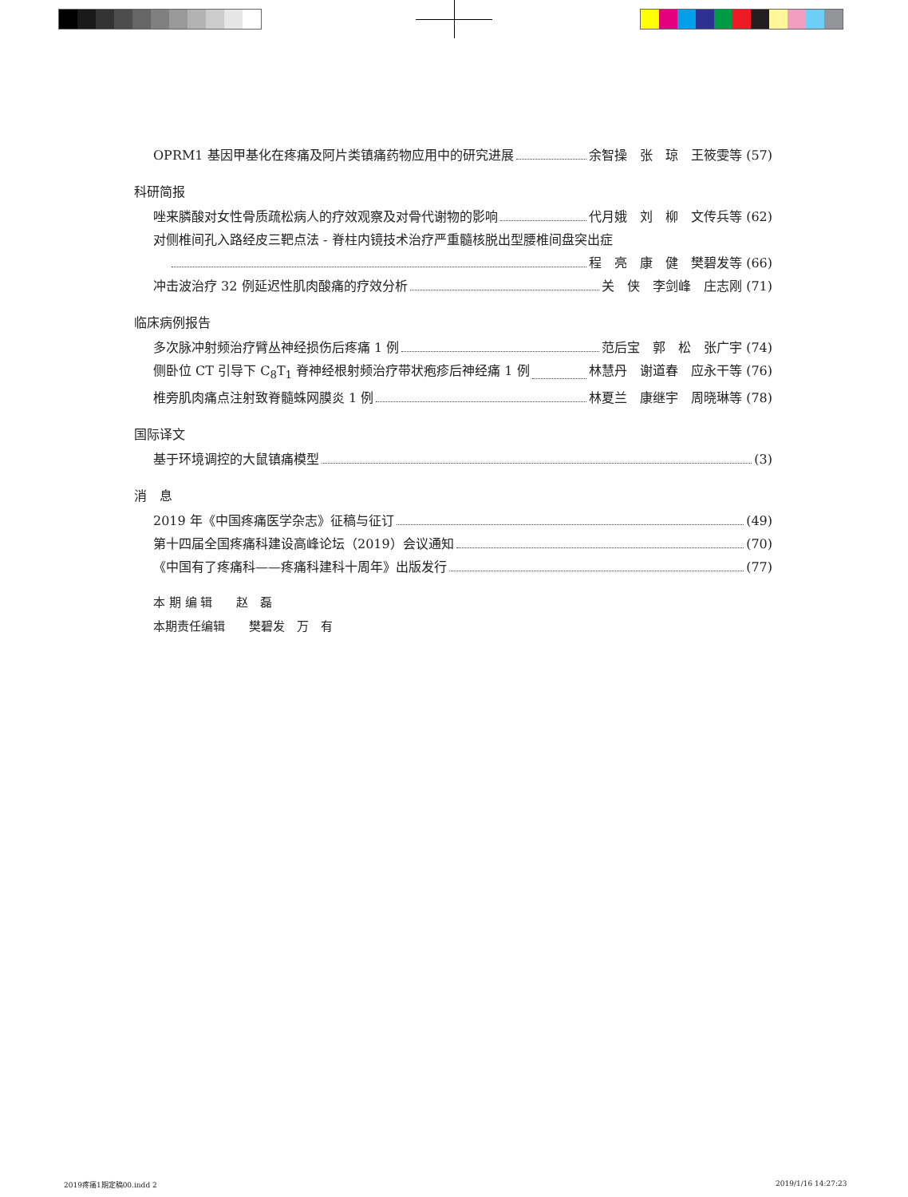OPRM1 基因甲基化在疼痛及阿片类镇痛药物应用中的研究进展 余智操　张　琼　王筱雯等 (57)
科研简报
唑来膦酸对女性骨质疏松病人的疗效观察及对骨代谢物的影响 代月娥　刘　柳　文传兵等 (62)
对侧椎间孔入路经皮三靶点法 - 脊柱内镜技术治疗严重髓核脱出型腰椎间盘突出症
程　亮　康　健　樊碧发等 (66)
冲击波治疗 32 例延迟性肌肉酸痛的疗效分析 关　侠　李剑峰　庄志刚 (71)
临床病例报告
多次脉冲射频治疗臂丛神经损伤后疼痛 1 例 范后宝　郭　松　张广宇 (74)
侧卧位 CT 引导下 C<sub>8</sub>T<sub>1</sub> 脊神经根射频治疗带状疱疹后神经痛 1 例 林慧丹　谢道春　应永干等 (76)
椎旁肌肉痛点注射致脊髓蛛网膜炎 1 例 林夏兰　康继宇　周晓琳等 (78)
国际译文
基于环境调控的大鼠镇痛模型 (3)
消　息
2019 年《中国疼痛医学杂志》征稿与征订 (49)
第十四届全国疼痛科建设高峰论坛（2019）会议通知 (70)
《中国有了疼痛科——疼痛科建科十周年》出版发行 (77)
本 期 编 辑　　赵　磊
本期责任编辑　　樊碧发　万　有
2019疼痛1期定稿00.indd 2 2019/1/16 14:27:23